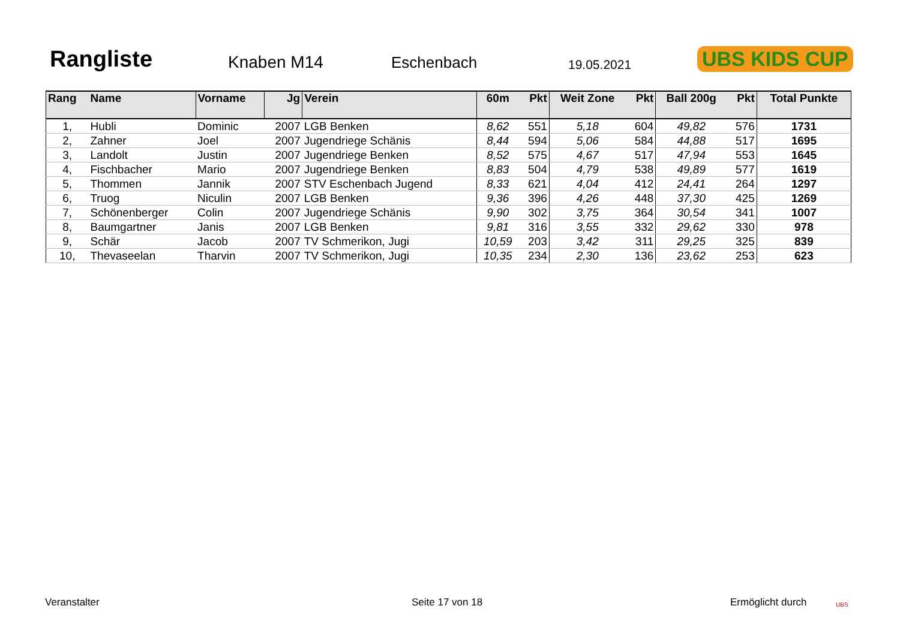Rangliste
Knaben M14
Eschenbach
19.05.2021
UBS KIDS CUP
| Rang | Name | Vorname | Jg | Verein | 60m | Pkt | Weit Zone | Pkt | Ball 200g | Pkt | Total Punkte |
| --- | --- | --- | --- | --- | --- | --- | --- | --- | --- | --- | --- |
| 1, | Hubli | Dominic | 2007 | LGB Benken | 8,62 | 551 | 5,18 | 604 | 49,82 | 576 | 1731 |
| 2, | Zahner | Joel | 2007 | Jugendriege Schänis | 8,44 | 594 | 5,06 | 584 | 44,88 | 517 | 1695 |
| 3, | Landolt | Justin | 2007 | Jugendriege Benken | 8,52 | 575 | 4,67 | 517 | 47,94 | 553 | 1645 |
| 4, | Fischbacher | Mario | 2007 | Jugendriege Benken | 8,83 | 504 | 4,79 | 538 | 49,89 | 577 | 1619 |
| 5, | Thommen | Jannik | 2007 | STV Eschenbach Jugend | 8,33 | 621 | 4,04 | 412 | 24,41 | 264 | 1297 |
| 6, | Truog | Niculin | 2007 | LGB Benken | 9,36 | 396 | 4,26 | 448 | 37,30 | 425 | 1269 |
| 7, | Schönenberger | Colin | 2007 | Jugendriege Schänis | 9,90 | 302 | 3,75 | 364 | 30,54 | 341 | 1007 |
| 8, | Baumgartner | Janis | 2007 | LGB Benken | 9,81 | 316 | 3,55 | 332 | 29,62 | 330 | 978 |
| 9, | Schär | Jacob | 2007 | TV Schmerikon, Jugi | 10,59 | 203 | 3,42 | 311 | 29,25 | 325 | 839 |
| 10, | Thevaseelan | Tharvin | 2007 | TV Schmerikon, Jugi | 10,35 | 234 | 2,30 | 136 | 23,62 | 253 | 623 |
Veranstalter Seite 17 von 18 Ermöglicht durch UBS